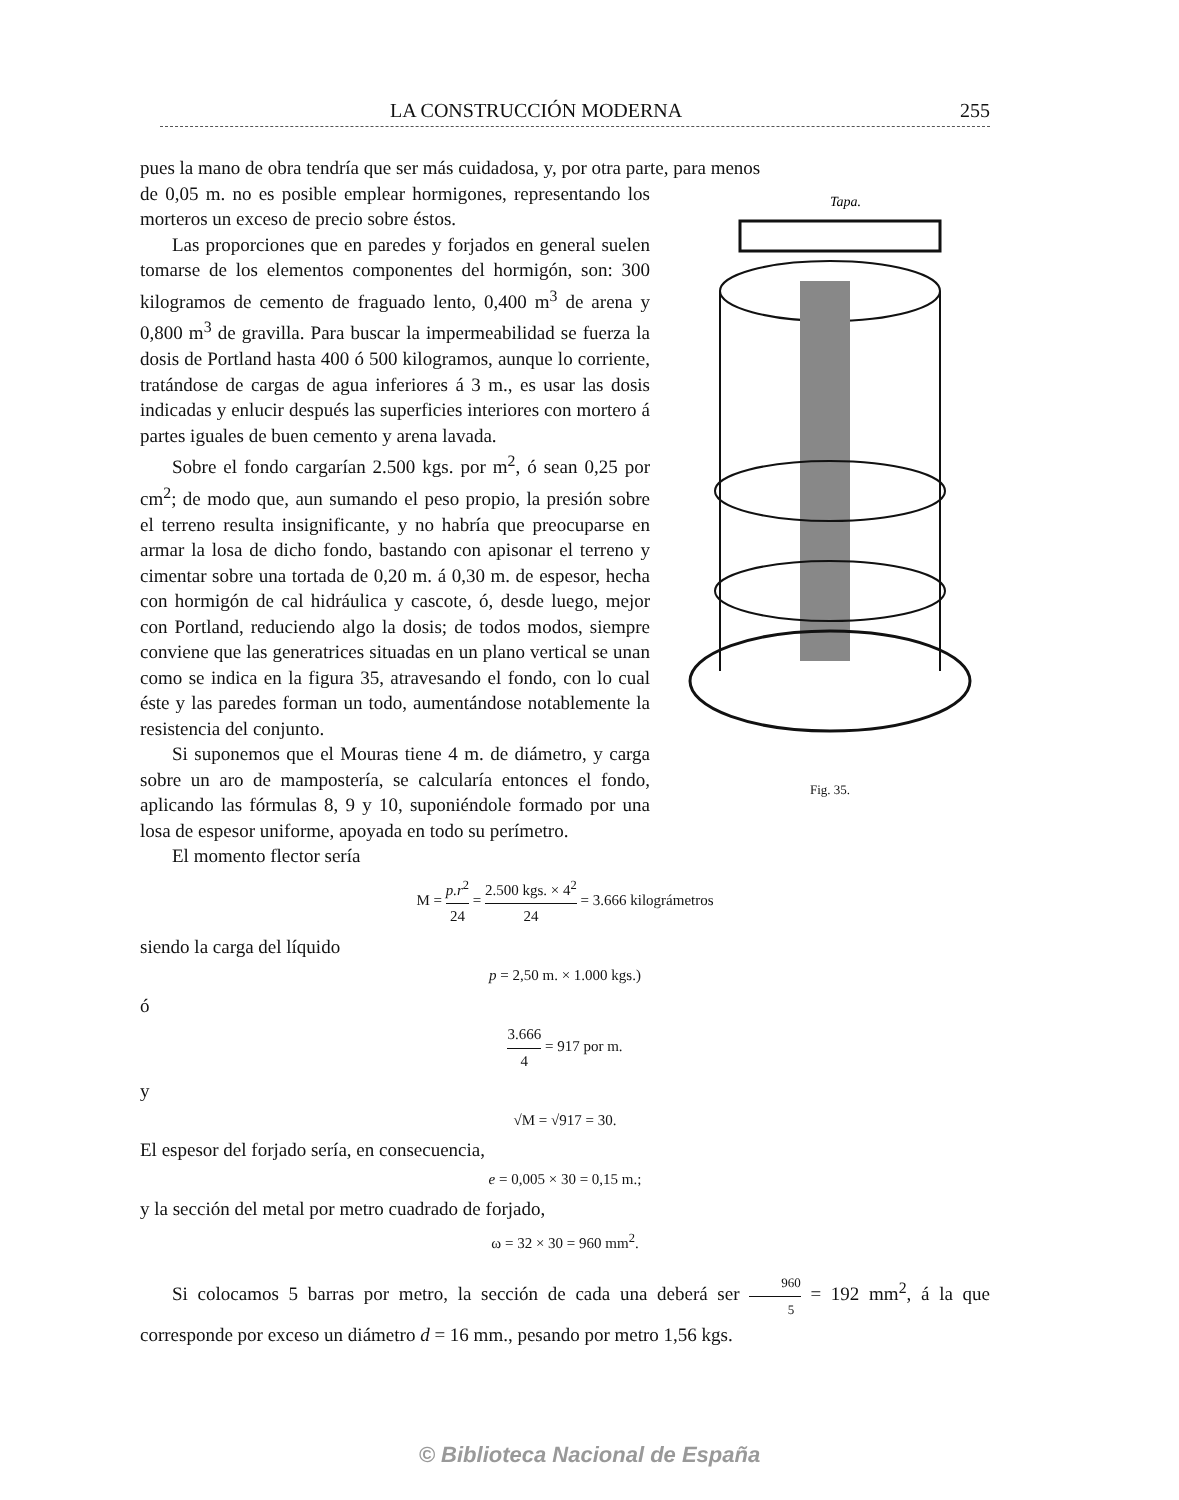LA CONSTRUCCIÓN MODERNA 255
pues la mano de obra tendría que ser más cuidadosa, y, por otra parte, para menos
Tapa.
Fig. 35.
de 0,05 m. no es posible emplear hormigones, representando los morteros un exceso de precio sobre éstos.
Las proporciones que en paredes y forjados en general suelen tomarse de los elementos componentes del hormigón, son: 300 kilogramos de cemento de fraguado lento, 0,400 m<sup>3</sup> de arena y 0,800 m<sup>3</sup> de gravilla. Para buscar la impermeabilidad se fuerza la dosis de Portland hasta 400 ó 500 kilogramos, aunque lo corriente, tratándose de cargas de agua inferiores á 3 m., es usar las dosis indicadas y enlucir después las superficies interiores con mortero á partes iguales de buen cemento y arena lavada.
Sobre el fondo cargarían 2.500 kgs. por m<sup>2</sup>, ó sean 0,25 por cm<sup>2</sup>; de modo que, aun sumando el peso propio, la presión sobre el terreno resulta insignificante, y no habría que preocuparse en armar la losa de dicho fondo, bastando con apisonar el terreno y cimentar sobre una tortada de 0,20 m. á 0,30 m. de espesor, hecha con hormigón de cal hidráulica y cascote, ó, desde luego, mejor con Portland, reduciendo algo la dosis; de todos modos, siempre conviene que las generatrices situadas en un plano vertical se unan como se indica en la figura 35, atravesando el fondo, con lo cual éste y las paredes forman un todo, aumentándose notablemente la resistencia del conjunto.
Si suponemos que el Mouras tiene 4 m. de diámetro, y carga sobre un aro de mampostería, se calcularía entonces el fondo, aplicando las fórmulas 8, 9 y 10, suponiéndole formado por una losa de espesor uniforme, apoyada en todo su perímetro.
El momento flector sería
M = p.r<sup>2</sup> 24 = 2.500 kgs. × 4<sup>2</sup> 24 = 3.666 kilográmetros
siendo la carga del líquido
p = 2,50 m. × 1.000 kgs.)
ó
3.666 4 = 917 por m.
y
√M = √917 = 30.
El espesor del forjado sería, en consecuencia,
e = 0,005 × 30 = 0,15 m.;
y la sección del metal por metro cuadrado de forjado,
ω = 32 × 30 = 960 mm<sup>2</sup>.
Si colocamos 5 barras por metro, la sección de cada una deberá ser 960 5 = 192 mm<sup>2</sup>, á la que corresponde por exceso un diámetro d = 16 mm., pesando por metro 1,56 kgs.
© Biblioteca Nacional de España